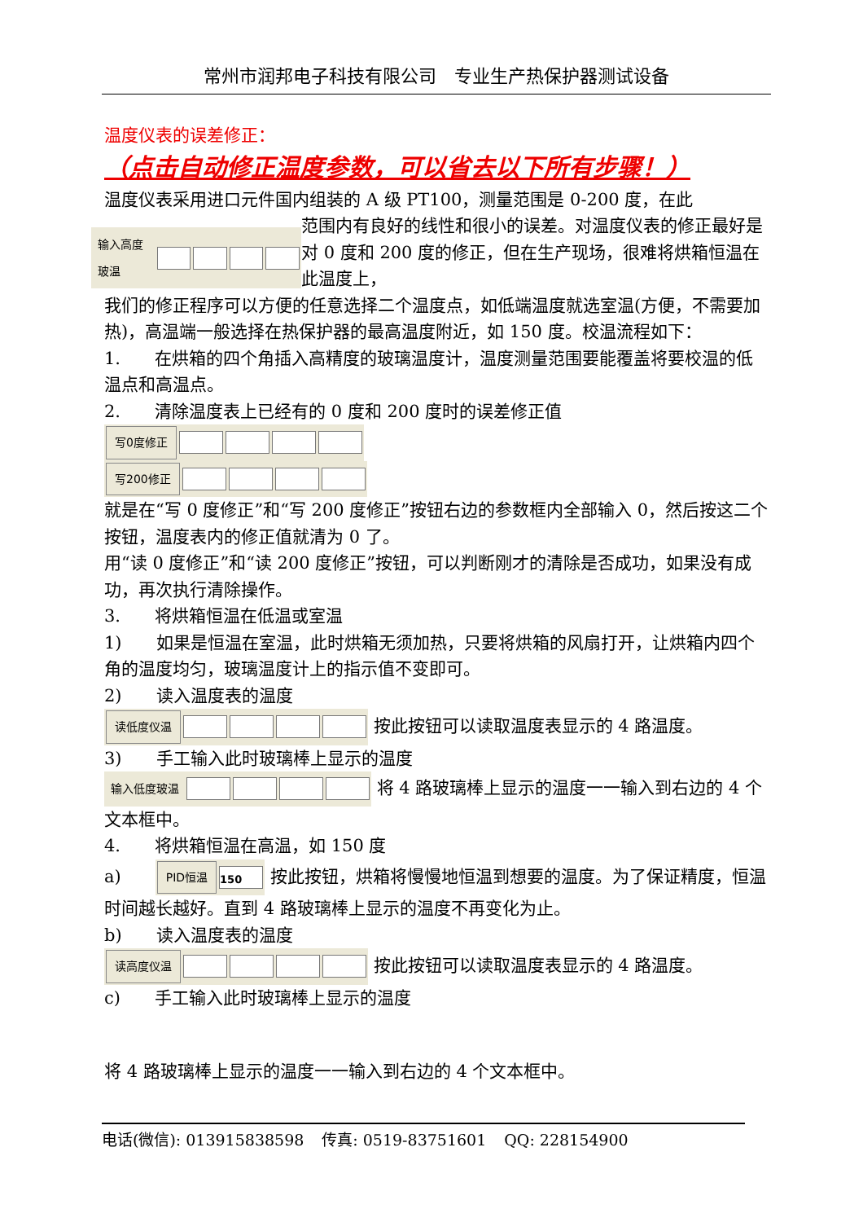常州市润邦电子科技有限公司　专业生产热保护器测试设备
温度仪表的误差修正：
（点击自动修正温度参数，可以省去以下所有步骤！）
温度仪表采用进口元件国内组装的 A 级 PT100，测量范围是 0-200 度，在此
输入高度玻温
范围内有良好的线性和很小的误差。对温度仪表的修正最好是对 0 度和 200 度的修正，但在生产现场，很难将烘箱恒温在此温度上，
我们的修正程序可以方便的任意选择二个温度点，如低端温度就选室温(方便，不需要加热)，高温端一般选择在热保护器的最高温度附近，如 150 度。校温流程如下：
1.　　在烘箱的四个角插入高精度的玻璃温度计，温度测量范围要能覆盖将要校温的低温点和高温点。
2.　　清除温度表上已经有的 0 度和 200 度时的误差修正值
写0度修正
写200修正
就是在“写 0 度修正”和“写 200 度修正”按钮右边的参数框内全部输入 0，然后按这二个按钮，温度表内的修正值就清为 0 了。
用“读 0 度修正”和“读 200 度修正”按钮，可以判断刚才的清除是否成功，如果没有成功，再次执行清除操作。
3.　　将烘箱恒温在低温或室温
1)　　如果是恒温在室温，此时烘箱无须加热，只要将烘箱的风扇打开，让烘箱内四个角的温度均匀，玻璃温度计上的指示值不变即可。
2)　　读入温度表的温度
读低度仪温 按此按钮可以读取温度表显示的 4 路温度。
3)　　手工输入此时玻璃棒上显示的温度
输入低度玻温 将 4 路玻璃棒上显示的温度一一输入到右边的 4 个文本框中。
4.　　将烘箱恒温在高温，如 150 度
a)　　PID恒温 150 按此按钮，烘箱将慢慢地恒温到想要的温度。为了保证精度，恒温时间越长越好。直到 4 路玻璃棒上显示的温度不再变化为止。
b)　　读入温度表的温度
读高度仪温 按此按钮可以读取温度表显示的 4 路温度。
c)　　手工输入此时玻璃棒上显示的温度
将 4 路玻璃棒上显示的温度一一输入到右边的 4 个文本框中。
电话(微信): 013915838598 传真: 0519-83751601 QQ: 228154900